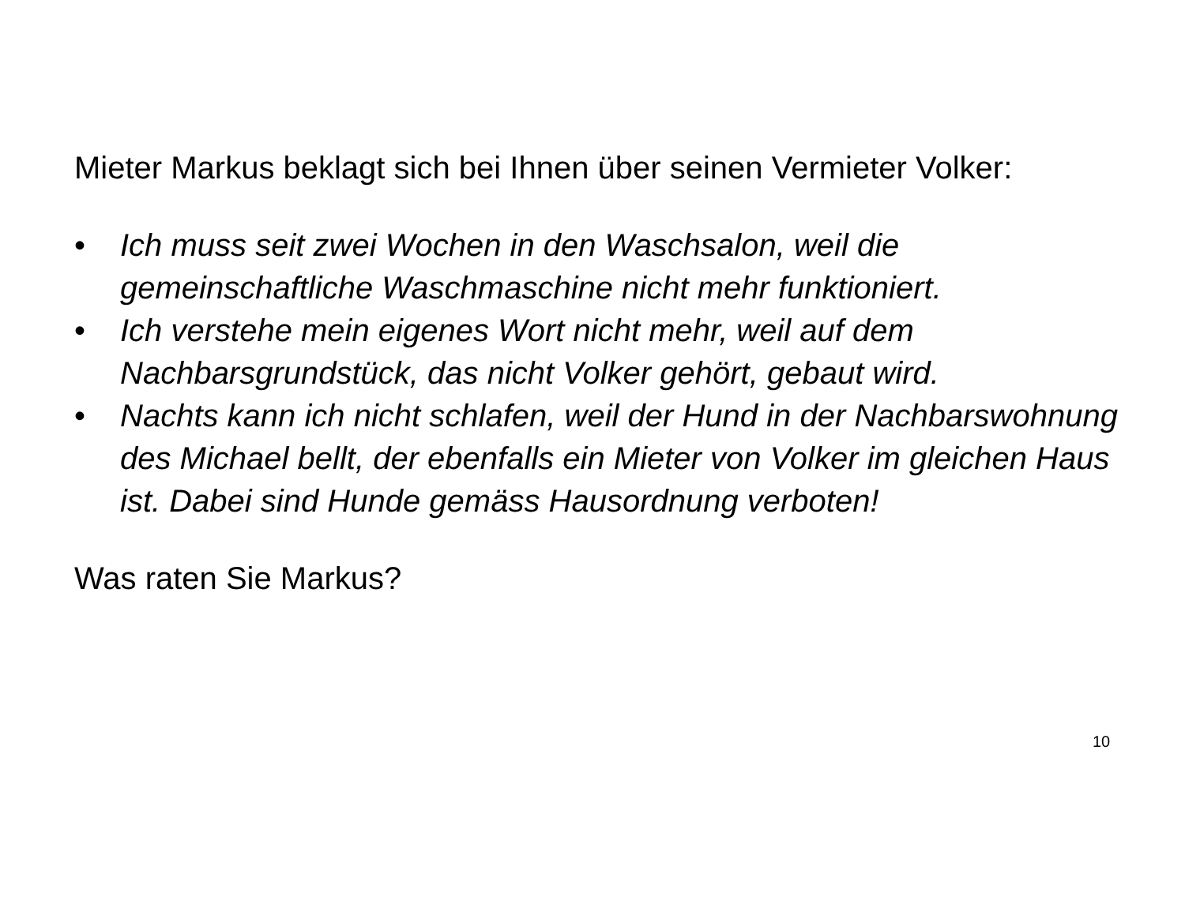Mieter Markus beklagt sich bei Ihnen über seinen Vermieter Volker:
• Ich muss seit zwei Wochen in den Waschsalon, weil die gemeinschaftliche Waschmaschine nicht mehr funktioniert.
• Ich verstehe mein eigenes Wort nicht mehr, weil auf dem Nachbarsgrundstück, das nicht Volker gehört, gebaut wird.
• Nachts kann ich nicht schlafen, weil der Hund in der Nachbarswohnung des Michael bellt, der ebenfalls ein Mieter von Volker im gleichen Haus ist. Dabei sind Hunde gemäss Hausordnung verboten!
Was raten Sie Markus?
10